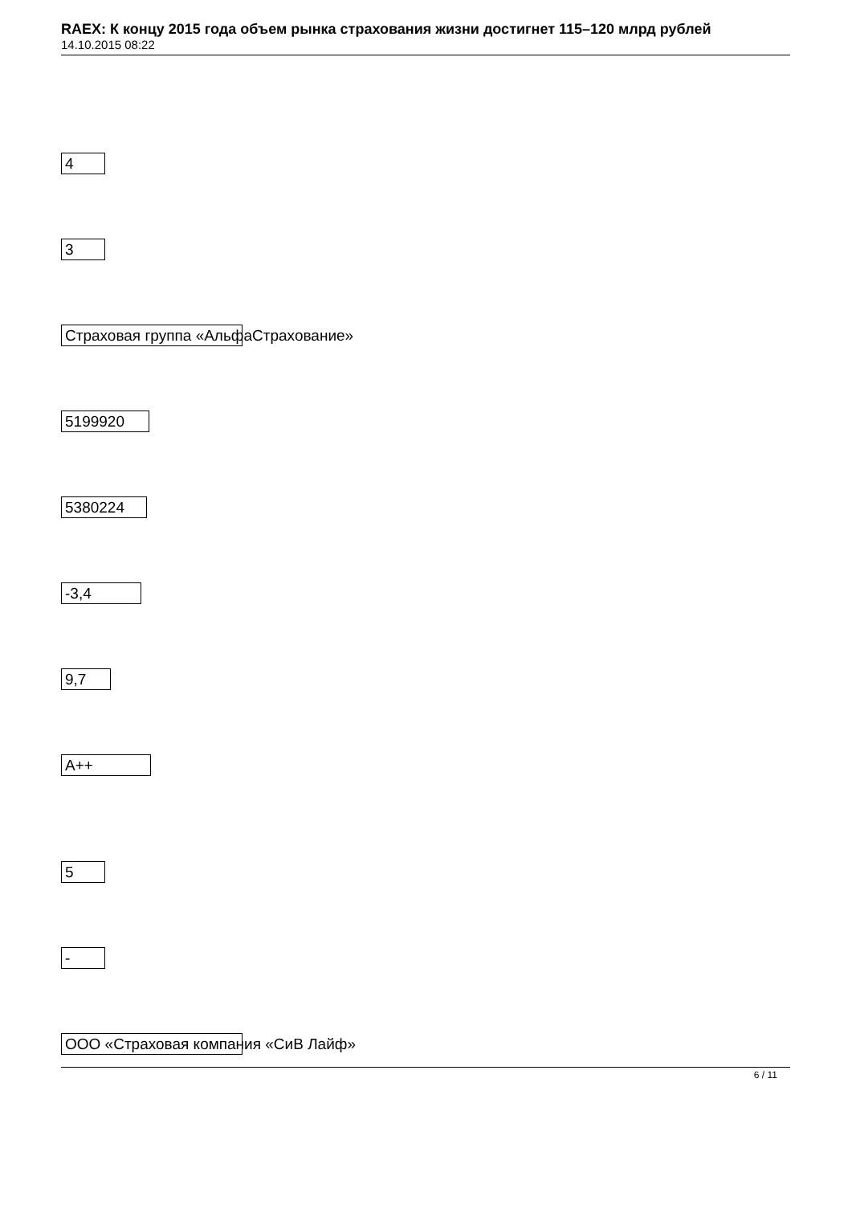RAEX: К концу 2015 года объем рынка страхования жизни достигнет 115–120 млрд рублей
14.10.2015 08:22
4
3
Страховая группа «АльфаСтрахование»
5199920
5380224
-3,4
9,7
A++
5
-
ООО «Страховая компания «СиВ Лайф»
6 / 11